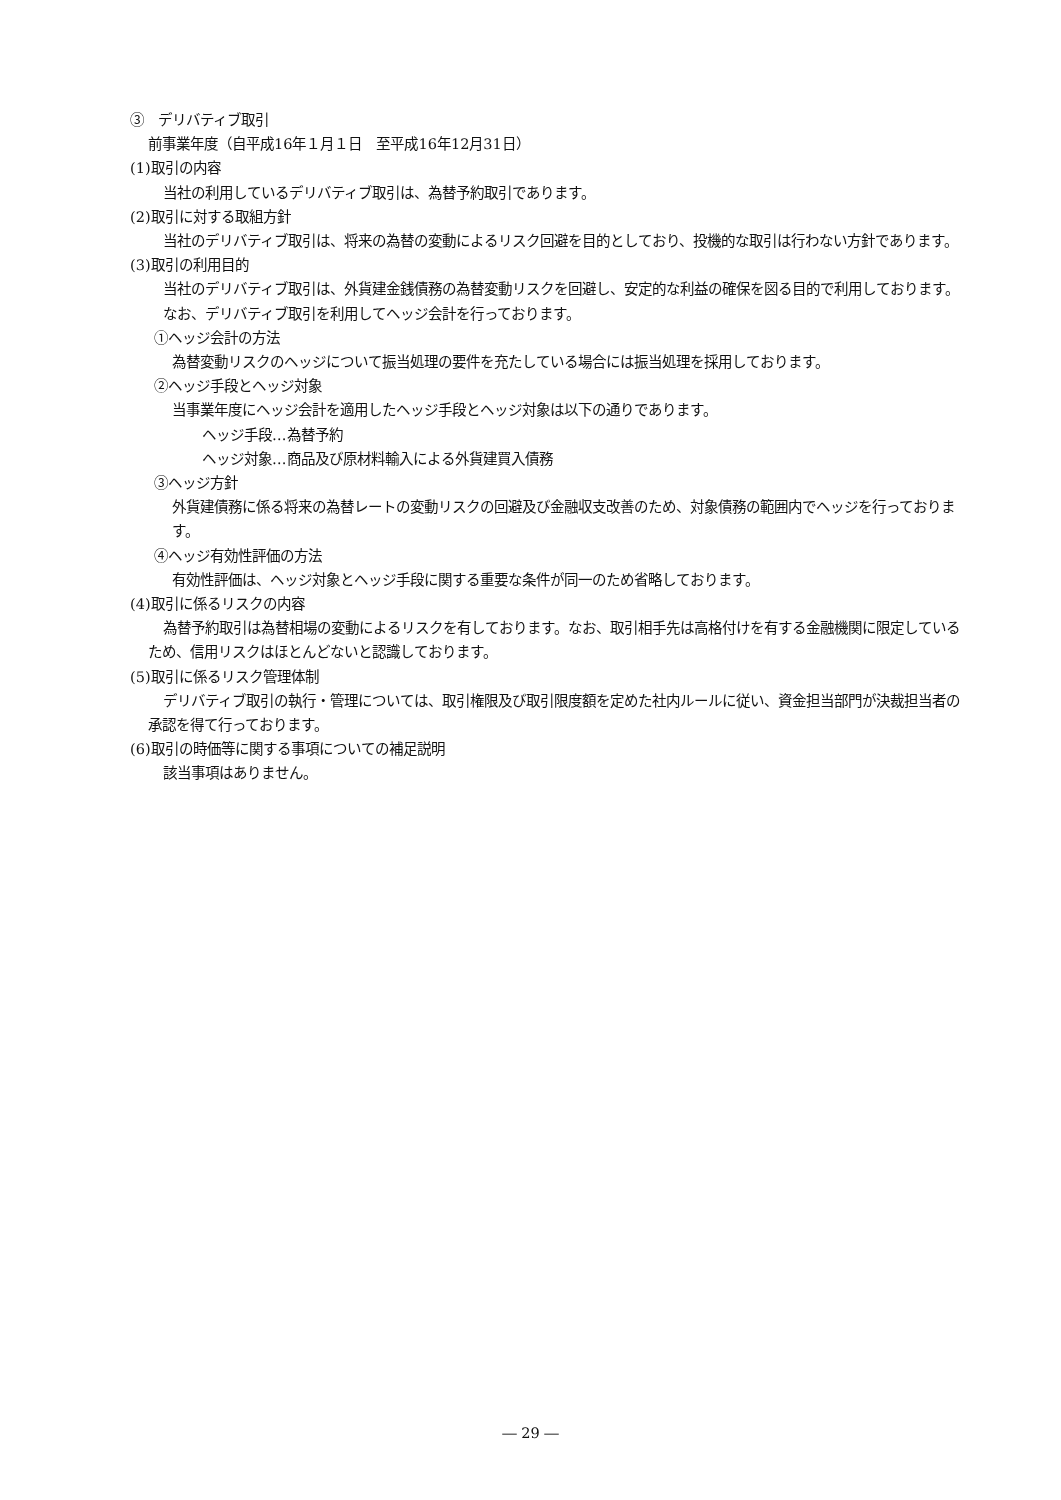③　デリバティブ取引
前事業年度（自平成16年１月１日　至平成16年12月31日）
(1)取引の内容
当社の利用しているデリバティブ取引は、為替予約取引であります。
(2)取引に対する取組方針
当社のデリバティブ取引は、将来の為替の変動によるリスク回避を目的としており、投機的な取引は行わない方針であります。
(3)取引の利用目的
当社のデリバティブ取引は、外貨建金銭債務の為替変動リスクを回避し、安定的な利益の確保を図る目的で利用しております。
なお、デリバティブ取引を利用してヘッジ会計を行っております。
①ヘッジ会計の方法
為替変動リスクのヘッジについて振当処理の要件を充たしている場合には振当処理を採用しております。
②ヘッジ手段とヘッジ対象
当事業年度にヘッジ会計を適用したヘッジ手段とヘッジ対象は以下の通りであります。
ヘッジ手段…為替予約
ヘッジ対象…商品及び原材料輸入による外貨建買入債務
③ヘッジ方針
外貨建債務に係る将来の為替レートの変動リスクの回避及び金融収支改善のため、対象債務の範囲内でヘッジを行っております。
④ヘッジ有効性評価の方法
有効性評価は、ヘッジ対象とヘッジ手段に関する重要な条件が同一のため省略しております。
(4)取引に係るリスクの内容
為替予約取引は為替相場の変動によるリスクを有しております。なお、取引相手先は高格付けを有する金融機関に限定しているため、信用リスクはほとんどないと認識しております。
(5)取引に係るリスク管理体制
デリバティブ取引の執行・管理については、取引権限及び取引限度額を定めた社内ルールに従い、資金担当部門が決裁担当者の承認を得て行っております。
(6)取引の時価等に関する事項についての補足説明
該当事項はありません。
― 29 ―